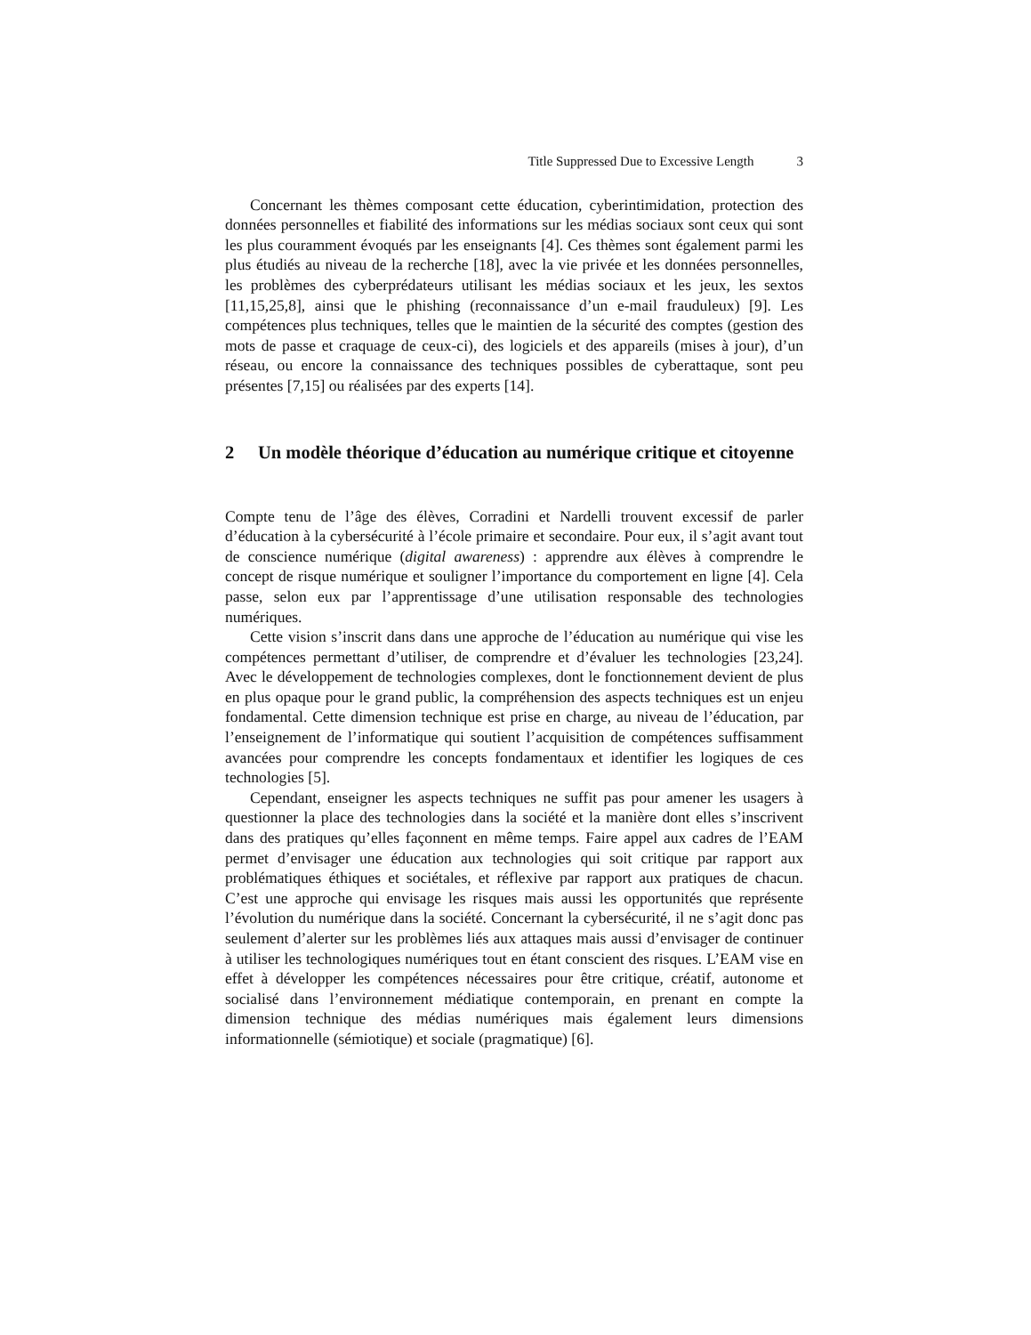Title Suppressed Due to Excessive Length 3
Concernant les thèmes composant cette éducation, cyberintimidation, protection des données personnelles et fiabilité des informations sur les médias sociaux sont ceux qui sont les plus couramment évoqués par les enseignants [4]. Ces thèmes sont également parmi les plus étudiés au niveau de la recherche [18], avec la vie privée et les données personnelles, les problèmes des cyberprédateurs utilisant les médias sociaux et les jeux, les sextos [11,15,25,8], ainsi que le phishing (reconnaissance d’un e-mail frauduleux) [9]. Les compétences plus techniques, telles que le maintien de la sécurité des comptes (gestion des mots de passe et craquage de ceux-ci), des logiciels et des appareils (mises à jour), d’un réseau, ou encore la connaissance des techniques possibles de cyberattaque, sont peu présentes [7,15] ou réalisées par des experts [14].
2 Un modèle théorique d’éducation au numérique critique et citoyenne
Compte tenu de l’âge des élèves, Corradini et Nardelli trouvent excessif de parler d’éducation à la cybersécurité à l’école primaire et secondaire. Pour eux, il s’agit avant tout de conscience numérique (digital awareness) : apprendre aux élèves à comprendre le concept de risque numérique et souligner l’importance du comportement en ligne [4]. Cela passe, selon eux par l’apprentissage d’une utilisation responsable des technologies numériques.
Cette vision s’inscrit dans dans une approche de l’éducation au numérique qui vise les compétences permettant d’utiliser, de comprendre et d’évaluer les technologies [23,24]. Avec le développement de technologies complexes, dont le fonctionnement devient de plus en plus opaque pour le grand public, la compréhension des aspects techniques est un enjeu fondamental. Cette dimension technique est prise en charge, au niveau de l’éducation, par l’enseignement de l’informatique qui soutient l’acquisition de compétences suffisamment avancées pour comprendre les concepts fondamentaux et identifier les logiques de ces technologies [5].
Cependant, enseigner les aspects techniques ne suffit pas pour amener les usagers à questionner la place des technologies dans la société et la manière dont elles s’inscrivent dans des pratiques qu’elles façonnent en même temps. Faire appel aux cadres de l’EAM permet d’envisager une éducation aux technologies qui soit critique par rapport aux problématiques éthiques et sociétales, et réflexive par rapport aux pratiques de chacun. C’est une approche qui envisage les risques mais aussi les opportunités que représente l’évolution du numérique dans la société. Concernant la cybersécurité, il ne s’agit donc pas seulement d’alerter sur les problèmes liés aux attaques mais aussi d’envisager de continuer à utiliser les technologiques numériques tout en étant conscient des risques. L’EAM vise en effet à développer les compétences nécessaires pour être critique, créatif, autonome et socialisé dans l’environnement médiatique contemporain, en prenant en compte la dimension technique des médias numériques mais également leurs dimensions informationnelle (sémiotique) et sociale (pragmatique) [6].